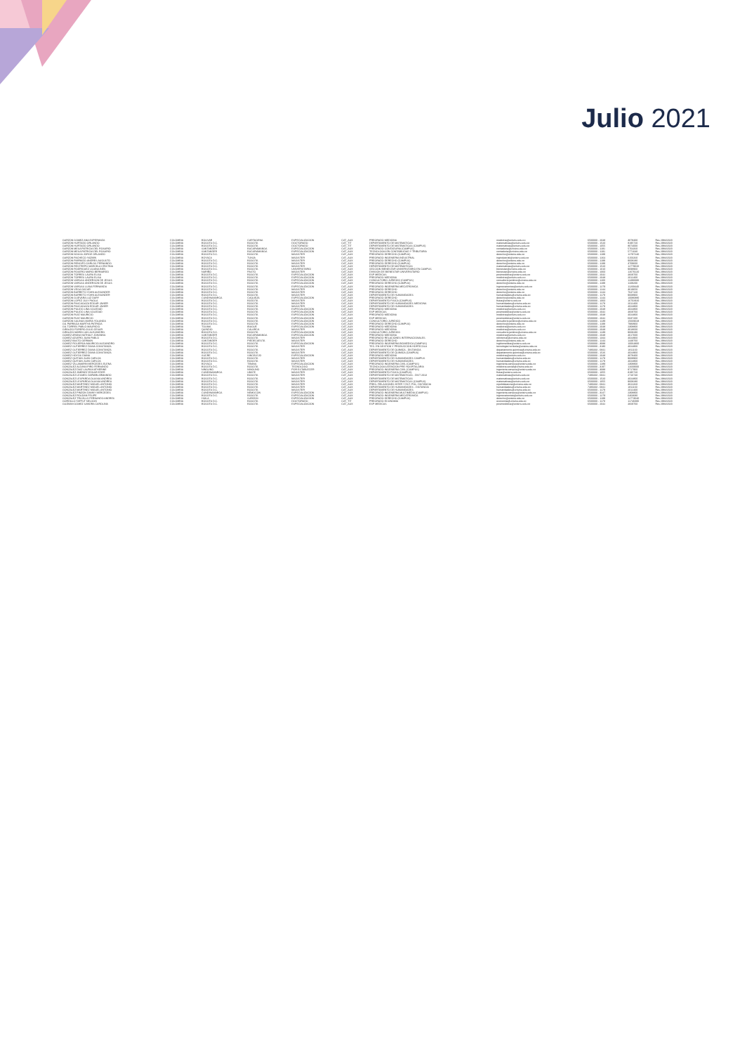Julio 2021
| GARZON GOMEZ ANA ESPERANZA | COLOMBIA | BOLIVAR | CARTAGENA | ESPECIALIZACION | CAT_AUX | PREGRADO MEDICINA | medicina@unisinu.edu.co | 6500000 - 2048 | 3078400 | Res 2984/2020 |
| GARZON HURTADO ORLANDO | COLOMBIA | BOGOTA D.C. | BOGOTA | DOCTORADO | CAT_TIT | DEPARTAMENTO DE MATEMATICAS | matematicas@unisinu.edu.co | 6500000 - 1520 | 8195720 | Res 2984/2020 |
| GARZON HURTADO ORLANDO | COLOMBIA | BOGOTA D.C. | BOGOTA | DOCTORADO | CAT_TIT | DEPARTAMENTO DE MATEMATICAS (CAMPUS) | matematicas@unisinu.edu.co | 6500000 - 1055 | 8074000 | Res 2984/2020 |
| GARZON MESA PATRICIA DEL ROSARIO | COLOMBIA | SANTANDER | BUCARAMANGA | ESPECIALIZACION | CAT_AUX | PREGRADO CONTADURIA (CAMPUS) | contaduria@unisinu.edu.co | 6500000 - 1191 | 5764320 | Res 2984/2020 |
| GARZON MESA PATRICIA DEL ROSARIO | COLOMBIA | SANTANDER | BUCARAMANGA | ESPECIALIZACION | CAT_AUX | TECNOLOGIA EN CONTABILIDAD Y TRIBUTARIA | contaduria@unisinu.edu.co | 6500000 - 1191 | 5771040 | Res 2984/2020 |
| GARZON NOSSA JORGE ORLANDO | COLOMBIA | BOGOTA D.C. | BOGOTA | MAGISTER | CAT_AUX | PREGRADO DERECHO (CAMPUS) | derecho@unisinu.edu.co | 6500000 - 1199 | 12797240 | Res 2984/2020 |
| GARZON PACHECO YAZMIN | COLOMBIA | BOYACA | TUNJA | MAGISTER | CAT_AUX | PREGRADO INGENIERIA INDUSTRIAL | ingindustrial@unisinu.edu.co | 6500000 - 1264 | 6156320 | Res 2984/2020 |
| GARZON PARRADO ANDRES AUGUSTO | COLOMBIA | BOGOTA D.C. | BOGOTA | MAGISTER | CAT_AUX | PREGRADO DERECHO (CAMPUS) | derecho@unisinu.edu.co | 6500000 - 1199 | 9608280 | Res 2984/2020 |
| GARZON RENGIFO CARLOS FERNANDO | COLOMBIA | BOGOTA D.C. | BOGOTA | MAGISTER | CAT_AUX | PREGRADO DERECHO (CAMPUS) | derecho@unisinu.edu.co | 6500000 - 1199 | 3709600 | Res 2984/2020 |
| GARZON RESTREPO MARCELA CRISTINA | COLOMBIA | BOGOTA D.C. | BOGOTA | MAGISTER | CAT_AUX | DEPARTAMENTO DE MATEMATICAS | matematicas@unisinu.edu.co | 6500000 - 1520 | 12779020 | Res 2984/2020 |
| GARZON RODRIGUEZ LILIANA INES | COLOMBIA | BOGOTA D.C. | BOGOTA | UNIVERSITARIO | CAT_AUX | SECCION BIENESTAR UNIVERSITARIO EN CAMPUS | bienestar@unisinu.edu.co | 6500000 - 1010 | 9698960 | Res 2984/2020 |
| GARZON ROSERO MARIO BERNARDO | COLOMBIA | NARIÑO | PASTO | MAGISTER | CAT_AUX | DIVISION DE BIENESTAR UNIVERSITARIO | bienestar@unisinu.edu.co | 6500000 - 1060 | 12679120 | Res 2984/2020 |
| GARZON TORRES LAURA ELISA | COLOMBIA | BOGOTA D.C. | BOGOTA | ESPECIALIZACION | CAT_AUX | ESP MEDICAS | postmedicina@unisinu.edu.co | 6500000 - 2042 | 4829760 | Res 2984/2020 |
| GARZON TORRES LAURA ELISA | COLOMBIA | BOGOTA D.C. | BOGOTA | ESPECIALIZACION | CAT_AUX | PREGRADO MEDICINA | medicina@unisinu.edu.co | 6500000 - 2048 | 2012400 | Res 2984/2020 |
| GARZON VARGAS ANDERSON DE JESUS | COLOMBIA | BOGOTA D.C. | BOGOTA | ESPECIALIZACION | CAT_AUX | CONSULTORIO JURIDICO (CAMPUS) | consultorio.juridico@unisinu.edu.co | 6500000 - 1206 | 11390080 | Res 2984/2020 |
| GARZON VARGAS ANDERSON DE JESUS | COLOMBIA | BOGOTA D.C. | BOGOTA | ESPECIALIZACION | CAT_AUX | PREGRADO DERECHO (CAMPUS) | derecho@unisinu.edu.co | 6500000 - 1199 | 1109200 | Res 2984/2020 |
| GARZON VARGAS LUISA FERNANDA | COLOMBIA | BOGOTA D.C. | BOGOTA | ESPECIALIZACION | CAT_AUX | PREGRADO INGENIERIA MECATRONICA | ingmecatronica@unisinu.edu.co | 6500000 - 1279 | 11269440 | Res 2984/2020 |
| GARZON VEGA OSCAR | COLOMBIA | BOGOTA D.C. | BOGOTA | MAGISTER | CAT_AUX | PREGRADO DERECHO | derecho@unisinu.edu.co | 6500000 - 1244 | 3619650 | Res 2984/2020 |
| GARZON BARRETO YOHN ALEXANDER | COLOMBIA | BOGOTA D.C. | BOGOTA | MAGISTER | CAT_AUX | PREGRADO DERECHO | derecho@unisinu.edu.co | 6500000 - 1244 | 7647120 | Res 2984/2020 |
| GARZON BARRETO YOHN ALEXANDER | COLOMBIA | BOGOTA D.C. | BOGOTA | MAGISTER | CAT_AUX | DEPARTAMENTO DE HUMANIDADES | humanidades@unisinu.edu.co | 6500000 - 1179 | 9608960 | Res 2984/2020 |
| GARZON GUEVARA LUZ DARY | COLOMBIA | CUNDINAMARCA | CAQUEZA | ESPECIALIZACION | CAT_AUX | PREGRADO DERECHO | derecho@unisinu.edu.co | 6500000 - 1244 | 10086880 | Res 2984/2020 |
| GARZON LOPEZ JULY PAOLA | COLOMBIA | BOGOTA D.C. | BOGOTA | MAGISTER | CAT_AUX | DEPARTAMENTO FISICA (CAMPUS) | fisica@unisinu.edu.co | 6500000 - 1060 | 16702920 | Res 2984/2020 |
| GARZON PASCAGAZA EDGAR JAVIER | COLOMBIA | BOGOTA D.C. | BOGOTA | MAGISTER | CAT_AUX | DEPARTAMENTO DE HUMANIDADES MEDICINA | humanidades@unisinu.edu.co | 6500000 - 1179 | 2012400 | Res 2984/2020 |
| GARZON PASCAGAZA EDGAR JAVIER | COLOMBIA | BOGOTA D.C. | BOGOTA | MAGISTER | CAT_AUX | DEPARTAMENTO DE HUMANIDADES | humanidades@unisinu.edu.co | 6500000 - 1179 | 4024800 | Res 2984/2020 |
| GARZON PULIDO LINA SOLEDAD | COLOMBIA | BOGOTA D.C. | BOGOTA | ESPECIALIZACION | CAT_AUX | PREGRADO MEDICINA | medicina@unisinu.edu.co | 6500000 - 2048 | 4024800 | Res 2984/2020 |
| GARZON PULIDO LINA SOLEDAD | COLOMBIA | BOGOTA D.C. | BOGOTA | ESPECIALIZACION | CAT_AUX | ESP MEDICAS | postmedicina@unisinu.edu.co | 6500000 - 2042 | 4829760 | Res 2984/2020 |
| GARZON RUIZ MAURICIO | COLOMBIA | BOGOTA D.C. | BOGOTA | ESPECIALIZACION | CAT_AUX | PREGRADO MEDICINA | medicina@unisinu.edu.co | 6500000 - 2048 | 4024800 | Res 2984/2020 |
| GARZON RUIZ MAURICIO | COLOMBIA | BOGOTA D.C. | BOGOTA | ESPECIALIZACION | CAT_AUX | ESP MEDICAS | postmedicina@unisinu.edu.co | 6500000 - 2042 | 6037200 | Res 2984/2020 |
| GARZON SALINAS MARIA YOLANDA | COLOMBIA | BOGOTA D.C. | BOGOTA | ESPECIALIZACION | CAT_AUX | CONSULTORIO JURIDICO | consultorio.juridico@unisinu.edu.co | 6500000 - 1239 | 15669028 | Res 2984/2020 |
| GIL PARRAGA MARTHA PATRICIA | COLOMBIA | BOGOTA D.C. | BOGOTA | ESPECIALIZACION | CAT_AUX | PREGRADO DERECHO (CAMPUS) | derecho@unisinu.edu.co | 6500000 - 1199 | 7983960 | Res 2984/2020 |
| GIL TORRES PABLO MAURICIO | COLOMBIA | TOLIMA | IBAGUE | ESPECIALIZACION | CAT_AUX | PREGRADO MEDICINA | medicina@unisinu.edu.co | 6500000 - 2048 | 2308800 | Res 2984/2020 |
| GIRALDO FORERO JULIO CESAR | COLOMBIA | QUINDIO | CALARCA | MAGISTER | CAT_AUX | PREGRADO MEDICINA | medicina@unisinu.edu.co | 6500000 - 2048 | 3018600 | Res 2984/2020 |
| GIRALDO MARIN LUIS ALEJANDRO | COLOMBIA | BOGOTA D.C. | BOGOTA | ESPECIALIZACION | CAT_AUX | CONSULTORIO JURIDICO | consultorio.juridico@unisinu.edu.co | 6500000 - 1239 | 9608280 | Res 2984/2020 |
| GOMEZ ARANA NATHALY JOHANNA | COLOMBIA | SANTANDER | BUCARAMANGA | ESPECIALIZACION | CAT_AUX | PREGRADO MEDICINA | medicina@unisinu.edu.co | 6500000 - 2048 | 4617600 | Res 2984/2020 |
| GOMEZ AZUERO JUAN PABLO | COLOMBIA | BOGOTA D.C. | BOGOTA | MAGISTER | CAT_AUX | PREGRADO RELACIONES INTERNACIONALES | relinternal@unisinu.edu.co | 6500000 - 1344 | 4024960 | Res 2984/2020 |
| GOMEZ BASTO GERMAN | COLOMBIA | SANTANDER | PIEDECUESTA | MAGISTER | CAT_AUX | PREGRADO DERECHO | derecho@unisinu.edu.co | 6500000 - 1244 | 1449760 | Res 2984/2020 |
| GOMEZ FIGUEROA MAURICIO ALEJANDRO | COLOMBIA | BOGOTA D.C. | BOGOTA | ESPECIALIZACION | CAT_AUX | PREGRADO INGENIERIA BIOMEDICA (CAMPUS) | ingbiomedica@unisinu.edu.co | 6500000 - 3088 | 10064800 | Res 2984/2020 |
| GOMEZ GUTIERREZ DIANA CONSTANZA | COLOMBIA | BOGOTA D.C. | BOGOTA | MAGISTER | CAT_AUX | TEC. EN GESTION Y PRODUCCION HORTICOLA | tecnologia.horticola@unisinu.edu.co | 6500000 - 3180 | 4024800 | Res 2984/2020 |
| GOMEZ GUTIERREZ DIANA CONSTANZA | COLOMBIA | BOGOTA D.C. | BOGOTA | MAGISTER | CAT_AUX | DEPARTAMENTO DE QUIMICA - DISTANCIA | departamento.quimica@unisinu.edu.co | 7480333 - 6841 | 1811160 | Res 2984/2020 |
| GOMEZ GUTIERREZ DIANA CONSTANZA | COLOMBIA | BOGOTA D.C. | BOGOTA | MAGISTER | CAT_AUX | DEPARTAMENTO DE QUIMICA (CAMPUS) | departamento.quimica@unisinu.edu.co | 6500000 - 1526 | 4024960 | Res 2984/2020 |
| GOMEZ HOYOS DIANA | COLOMBIA | SUCRE | SINCELEJO | ESPECIALIZACION | CAT_AUX | PREGRADO MEDICINA | medicina@unisinu.edu.co | 6500000 - 2048 | 3078400 | Res 2984/2020 |
| GOMEZ QUITIAN JUAN CARLOS | COLOMBIA | BOGOTA D.C. | BOGOTA | MAGISTER | CAT_AUX | DEPARTAMENTO DE HUMANIDADES CAMPUS | humanidades@unisinu.edu.co | 6500000 - 1179 | 9608960 | Res 2984/2020 |
| GOMEZ QUITIAN JUAN CARLOS | COLOMBIA | BOGOTA D.C. | BOGOTA | MAGISTER | CAT_AUX | DEPARTAMENTO DE HUMANIDADES | humanidades@unisinu.edu.co | 6500000 - 1179 | 4024800 | Res 2984/2020 |
| GOMEZ VILLAMARIN MERCEDES ELENA | COLOMBIA | BOYACA | TIBANA | ESPECIALIZACION | CAT_AUX | PREGRADO INGENIERIA CIVIL (CAMPUS) | ingenieria.campus@unisinu.edu.co | 6500000 - 1289 | 2308800 | Res 2984/2020 |
| GONZALEZ ALDANA PIRO FERNANDO | COLOMBIA | BOGOTA D.C. | BOGOTA | TECNOLOGO | CAT_AUX | TECNOLOGIA ATENCION PRE HOSPITALARIA | medicina.social@unisinu.edu.co | 6500000 - 3197 | 11669000 | Res 2984/2020 |
| GONZALEZ DIAZ LAURA KATHERINE | COLOMBIA | NINGUNO | NINGUNO | POR ESTABLECER | CAT_AUX | PREGRADO INGENIERIA CIVIL (CAMPUS) | ingenieria.campus@unisinu.edu.co | 6500000 - 3088 | 9717960 | Res 2984/2020 |
| GONZALEZ JIMENEZ EDGAR EDER | COLOMBIA | CUNDINAMARCA | UBATE | MAGISTER | CAT_AUX | DEPARTAMENTO FISICA (CAMPUS) | fisica@unisinu.edu.co | 6500000 - 1055 | 8195720 | Res 2984/2020 |
| GONZALEZ LESMES DARWIN ARMANDO | COLOMBIA | BOGOTA D.C. | BOGOTA | MAGISTER | CAT_AUX | DEPARTAMENTO DE MATEMATICAS - DIST 2013 | matematicas@unisinu.edu.co | 7480333 - 6841 | 2716740 | Res 2984/2020 |
| GONZALEZ LESPARDA OLASKA ANDREA | COLOMBIA | BOGOTA D.C. | BOGOTA | MAGISTER | CAT_AUX | DEPARTAMENTO DE MATEMATICAS | matematicas@unisinu.edu.co | 6500000 - 1520 | 4024800 | Res 2984/2020 |
| GONZALEZ LESPARDA OLASKA ANDREA | COLOMBIA | BOGOTA D.C. | BOGOTA | MAGISTER | CAT_AUX | DEPARTAMENTO DE MATEMATICAS (CAMPUS) | matematicas@unisinu.edu.co | 6500000 - 1055 | 9608280 | Res 2984/2020 |
| GONZALEZ MARTINEZ MIGUEL ANTONIO | COLOMBIA | BOGOTA D.C. | BOGOTA | MAGISTER | CAT_AUX | PREG. RELACIONES INTER Y EST. POL. DISTANCIA | mpolidistancia@unisinu.edu.co | 7480333 - 6841 | 3622320 | Res 2984/2020 |
| GONZALEZ MARTINEZ MIGUEL ANTONIO | COLOMBIA | BOGOTA D.C. | BOGOTA | MAGISTER | CAT_AUX | DEPARTAMENTO DE HUMANIDADES - DISTANCIA | humanidades@unisinu.edu.co | 7480333 - 6841 | 1811160 | Res 2984/2020 |
| GONZALEZ MARTINEZ MIGUEL ANTONIO | COLOMBIA | BOGOTA D.C. | BOGOTA | MAGISTER | CAT_AUX | DEPARTAMENTO DE HUMANIDADES | humanidades@unisinu.edu.co | 6500000 - 1179 | 2012400 | Res 2984/2020 |
| GONZALEZ PINZON DANNY MERCEDES | COLOMBIA | CUNDINAMARCA | NEMOCON | ESPECIALIZACION | CAT_AUX | PREGRADO INGENIERIA MULTIMEDIA (CAMPUS) | ingenieria.campus@unisinu.edu.co | 6500000 - 3247 | 2308800 | Res 2984/2020 |
| GONZALEZ ROLDAN FELIPE | COLOMBIA | BOGOTA D.C. | BOGOTA | ESPECIALIZACION | CAT_AUX | PREGRADO INGENIERIA MECATRONICA | ingmecatronica@unisinu.edu.co | 6500000 - 1279 | 6463680 | Res 2984/2020 |
| GONZALEZ TRUJILLO FERNANDO ANDRES | COLOMBIA | HUILA | GARZON | ESPECIALIZACION | CAT_AUX | PREGRADO DERECHO (CAMPUS) | derecho@unisinu.edu.co | 6500000 - 1199 | 12773040 | Res 2984/2020 |
| GORDILLO TAFFUT NELSON | COLOMBIA | BOGOTA D.C. | BOGOTA | DOCTORADO | CAT_TIT | PREGRADO ECONOMIA | economia@unisinu.edu.co | 6500000 - 1178 | 11746080 | Res 2984/2020 |
| GUZMAN GOMEZ SANDRA CAROLINA | COLOMBIA | BOGOTA D.C. | BOGOTA | ESPECIALIZACION | CAT_AUX | ESP MEDICAS | postmedicina@unisinu.edu.co | 6500000 - 2042 | 4829760 | Res 2984/2020 |